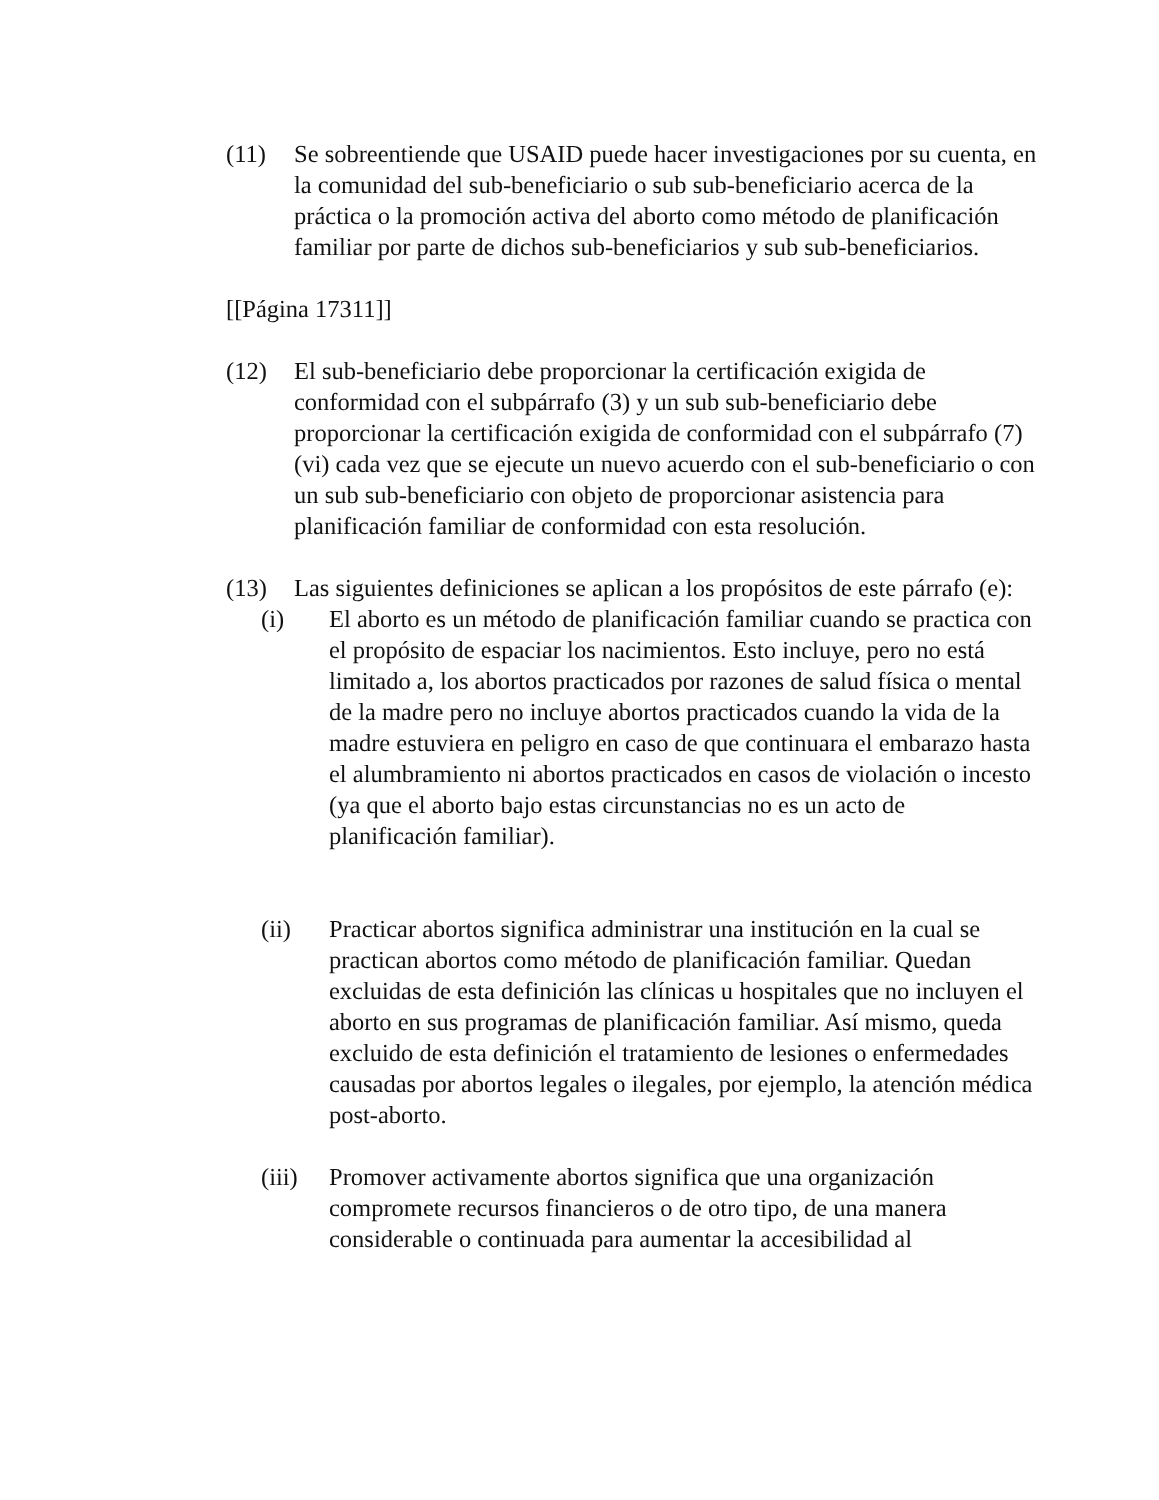(11) Se sobreentiende que USAID puede hacer investigaciones por su cuenta, en la comunidad del sub-beneficiario o sub sub-beneficiario acerca de la práctica o la promoción activa del aborto como método de planificación familiar por parte de dichos sub-beneficiarios y sub sub-beneficiarios.
[[Página 17311]]
(12) El sub-beneficiario debe proporcionar la certificación exigida de conformidad con el subpárrafo (3) y un sub sub-beneficiario debe proporcionar la certificación exigida de conformidad con el subpárrafo (7) (vi) cada vez que se ejecute un nuevo acuerdo con el sub-beneficiario o con un sub sub-beneficiario con objeto de proporcionar asistencia para planificación familiar de conformidad con esta resolución.
(13) Las siguientes definiciones se aplican a los propósitos de este párrafo (e):
(i) El aborto es un método de planificación familiar cuando se practica con el propósito de espaciar los nacimientos. Esto incluye, pero no está limitado a, los abortos practicados por razones de salud física o mental de la madre pero no incluye abortos practicados cuando la vida de la madre estuviera en peligro en caso de que continuara el embarazo hasta el alumbramiento ni abortos practicados en casos de violación o incesto (ya que el aborto bajo estas circunstancias no es un acto de planificación familiar).
(ii) Practicar abortos significa administrar una institución en la cual se practican abortos como método de planificación familiar. Quedan excluidas de esta definición las clínicas u hospitales que no incluyen el aborto en sus programas de planificación familiar. Así mismo, queda excluido de esta definición el tratamiento de lesiones o enfermedades causadas por abortos legales o ilegales, por ejemplo, la atención médica post-aborto.
(iii)
Promover activamente abortos significa que una organización compromete recursos financieros o de otro tipo, de una manera considerable o continuada para aumentar la accesibilidad al